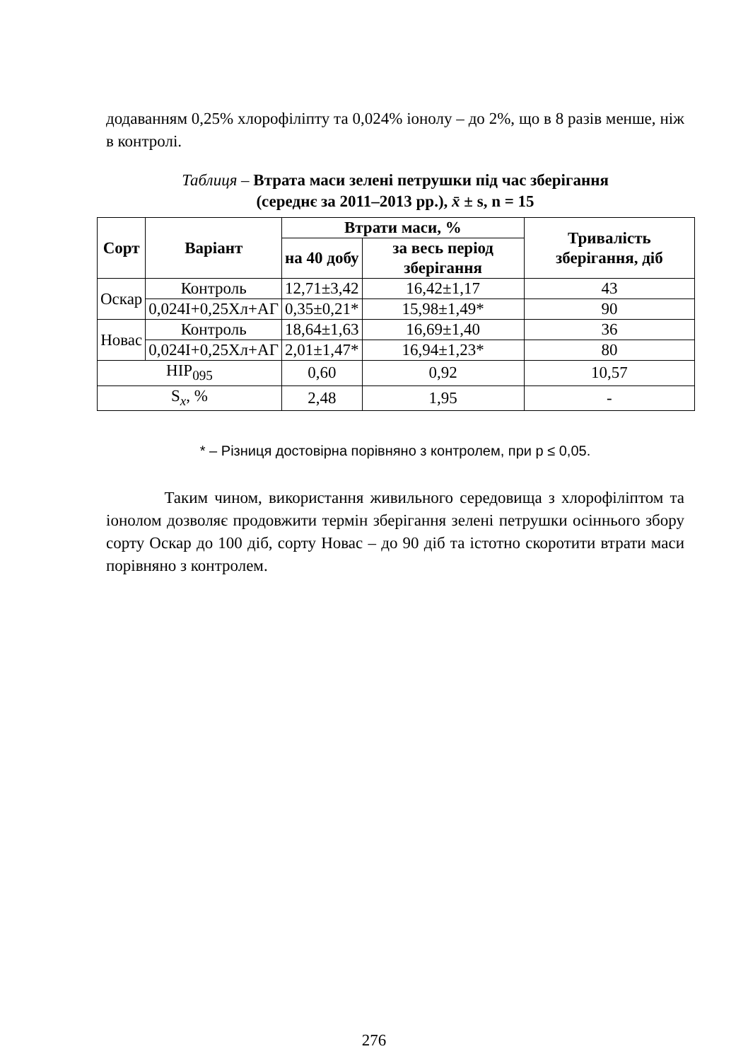додаванням 0,25% хлорофіліпту та 0,024% іонолу – до 2%, що в 8 разів менше, ніж в контролі.
Таблиця – Втрата маси зелені петрушки під час зберігання
(середнє за 2011–2013 рр.), x̄ ± s, n = 15
| Сорт | Варіант | Втрати маси, % | | Тривалість зберігання, діб |
| --- | --- | --- | --- | --- |
| | | на 40 добу | за весь період зберігання | |
| Оскар | Контроль | 12,71±3,42 | 16,42±1,17 | 43 |
| | 0,024І+0,25Хл+АГ | 0,35±0,21* | 15,98±1,49* | 90 |
| Новас | Контроль | 18,64±1,63 | 16,69±1,40 | 36 |
| | 0,024І+0,25Хл+АГ | 2,01±1,47* | 16,94±1,23* | 80 |
| НІР<sub>095</sub> | | 0,60 | 0,92 | 10,57 |
| S<sub>x</sub>, % | | 2,48 | 1,95 | - |
* – Різниця достовірна порівняно з контролем, при р ≤ 0,05.
Таким чином, використання живильного середовища з хлорофіліптом та іонолом дозволяє продовжити термін зберігання зелені петрушки осіннього збору сорту Оскар до 100 діб, сорту Новас – до 90 діб та істотно скоротити втрати маси порівняно з контролем.
276